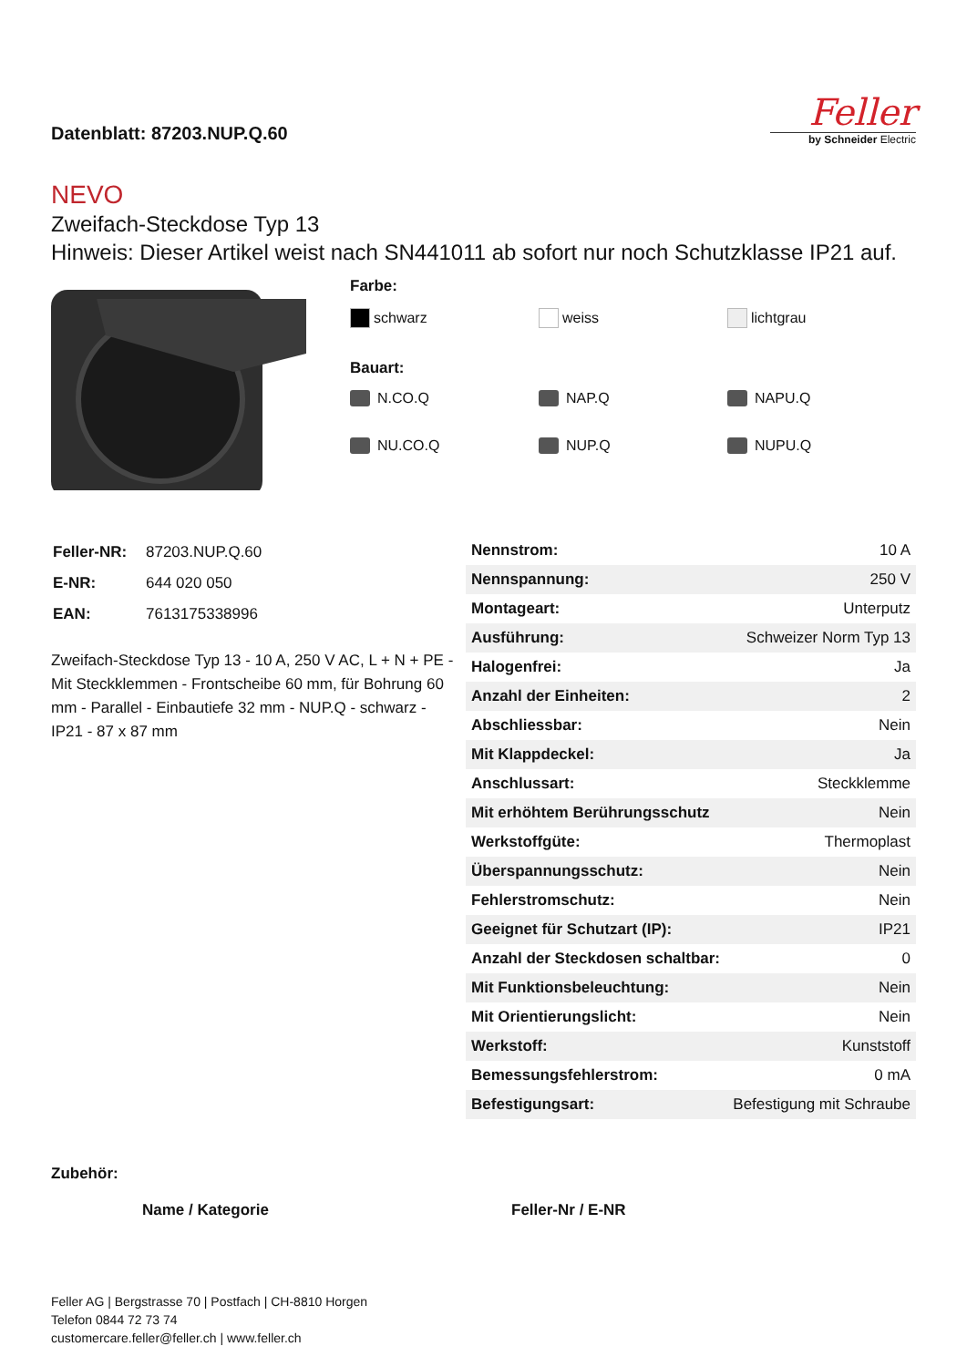Datenblatt: 87203.NUP.Q.60
Feller
by Schneider Electric
NEVO
Zweifach-Steckdose Typ 13
Hinweis: Dieser Artikel weist nach SN441011 ab sofort nur noch Schutzklasse IP21 auf.
Farbe:
schwarz weiss lichtgrau
Bauart:
N.CO.Q NAP.Q NAPU.Q
NU.CO.Q NUP.Q NUPU.Q
| Feller-NR: | 87203.NUP.Q.60 |
| E-NR: | 644 020 050 |
| EAN: | 7613175338996 |
Zweifach-Steckdose Typ 13 - 10 A, 250 V AC, L + N + PE - Mit Steckklemmen - Frontscheibe 60 mm, für Bohrung 60 mm - Parallel - Einbautiefe 32 mm - NUP.Q - schwarz - IP21 - 87 x 87 mm
| Nennstrom: | 10 A |
| Nennspannung: | 250 V |
| Montageart: | Unterputz |
| Ausführung: | Schweizer Norm Typ 13 |
| Halogenfrei: | Ja |
| Anzahl der Einheiten: | 2 |
| Abschliessbar: | Nein |
| Mit Klappdeckel: | Ja |
| Anschlussart: | Steckklemme |
| Mit erhöhtem Berührungsschutz | Nein |
| Werkstoffgüte: | Thermoplast |
| Überspannungsschutz: | Nein |
| Fehlerstromschutz: | Nein |
| Geeignet für Schutzart (IP): | IP21 |
| Anzahl der Steckdosen schaltbar: | 0 |
| Mit Funktionsbeleuchtung: | Nein |
| Mit Orientierungslicht: | Nein |
| Werkstoff: | Kunststoff |
| Bemessungsfehlerstrom: | 0 mA |
| Befestigungsart: | Befestigung mit Schraube |
Zubehör:
Name / Kategorie Feller-Nr / E-NR
Feller AG | Bergstrasse 70 | Postfach | CH-8810 Horgen
Telefon 0844 72 73 74
customercare.feller@feller.ch | www.feller.ch